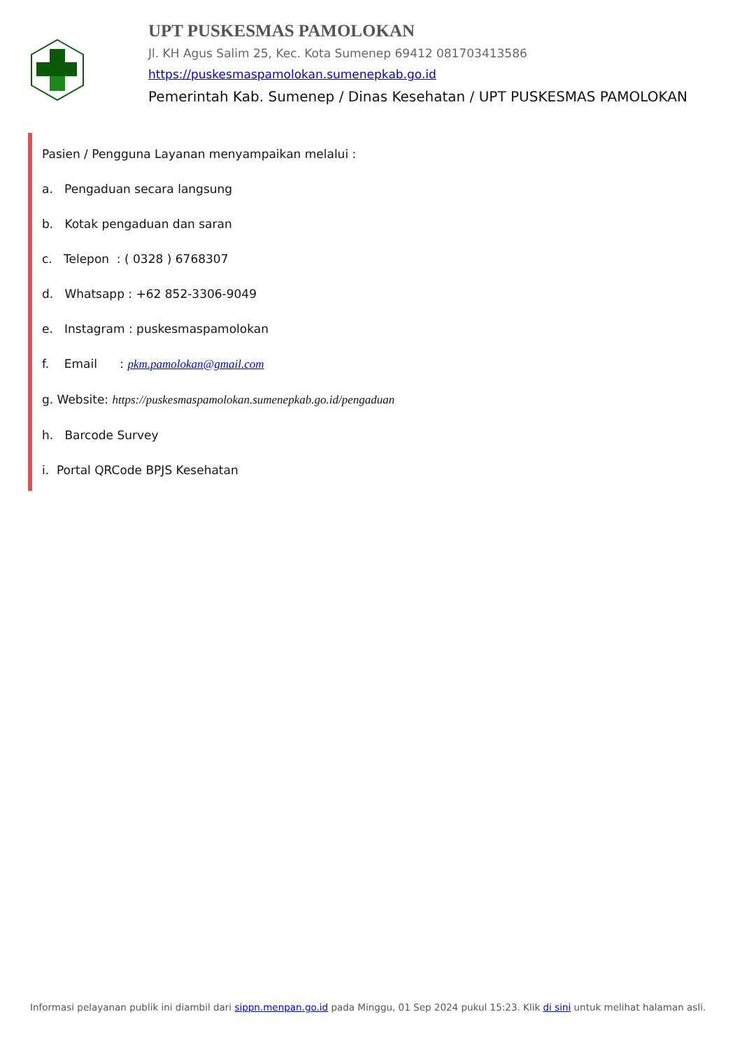UPT PUSKESMAS PAMOLOKAN
Jl. KH Agus Salim 25, Kec. Kota Sumenep 69412 081703413586
https://puskesmaspamolokan.sumenepkab.go.id
Pemerintah Kab. Sumenep / Dinas Kesehatan / UPT PUSKESMAS PAMOLOKAN
Pasien / Pengguna Layanan menyampaikan melalui :
a. Pengaduan secara langsung
b. Kotak pengaduan dan saran
c. Telepon : ( 0328 ) 6768307
d. Whatsapp : +62 852-3306-9049
e. Instagram : puskesmaspamolokan
f. Email : pkm.pamolokan@gmail.com
g. Website: https://puskesmaspamolokan.sumenepkab.go.id/pengaduan
h. Barcode Survey
i. Portal QRCode BPJS Kesehatan
Informasi pelayanan publik ini diambil dari sippn.menpan.go.id pada Minggu, 01 Sep 2024 pukul 15:23. Klik di sini untuk melihat halaman asli.